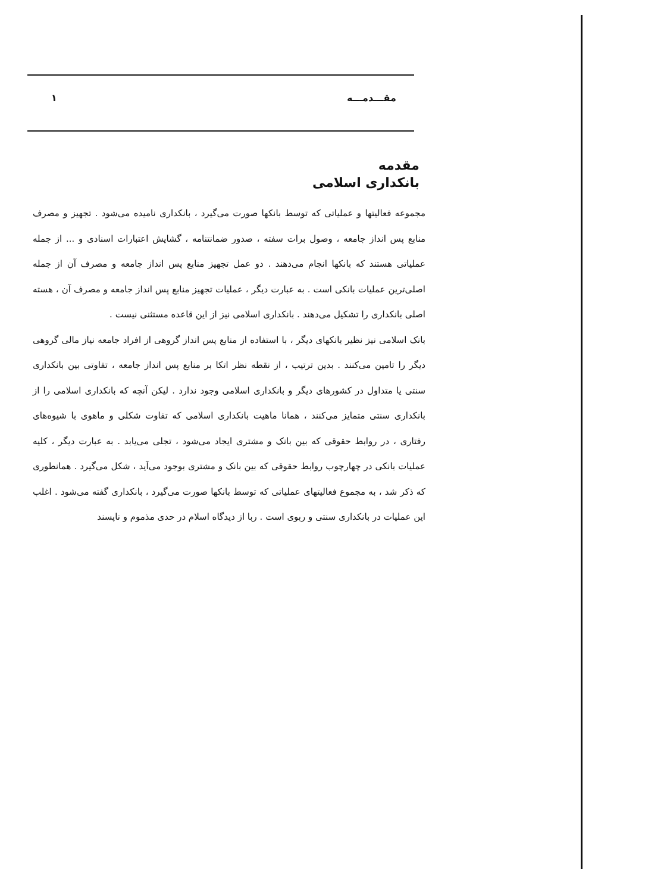مقـــدمـــه ۱
مقدمه
بانکداری اسلامی
مجموعه فعالیتها و عملیاتی که توسط بانکها صورت می‌گیرد ، بانکداری نامیده می‌شود . تجهیز و مصرف منابع پس انداز جامعه ، وصول برات سفته ، صدور ضمانتنامه ، گشایش اعتبارات اسنادی و ... از جمله عملیاتی هستند که بانکها انجام می‌دهند . دو عمل تجهیز منابع پس انداز جامعه و مصرف آن از جمله اصلی‌ترین عملیات بانکی است . به عبارت دیگر ، عملیات تجهیز منابع پس انداز جامعه و مصرف آن ، هسته اصلی بانکداری را تشکیل می‌دهند . بانکداری اسلامی نیز از این قاعده مستثنی نیست .
بانک اسلامی نیز نظیر بانکهای دیگر ، با استفاده از منابع پس انداز گروهی از افراد جامعه نیاز مالی گروهی دیگر را تامین می‌کنند . بدین ترتیب ، از نقطه نظر اتکا بر منابع پس انداز جامعه ، تفاوتی بین بانکداری سنتی یا متداول در کشورهای دیگر و بانکداری اسلامی وجود ندارد . لیکن آنچه که بانکداری اسلامی را از بانکداری سنتی متمایز می‌کنند ، همانا ماهیت بانکداری اسلامی که تفاوت شکلی و ماهوی با شیوه‌های رفتاری ، در روابط حقوقی که بین بانک و مشتری ایجاد می‌شود ، تجلی می‌یابد . به عبارت دیگر ، کلیه عملیات بانکی در چهارچوب روابط حقوقی که بین بانک و مشتری بوجود می‌آید ، شکل می‌گیرد . همانطوری که ذکر شد ، به مجموع فعالیتهای عملیاتی که توسط بانکها صورت می‌گیرد ، بانکداری گفته می‌شود . اغلب این عملیات در بانکداری سنتی و ربوی است . ربا از دیدگاه اسلام در حدی مذموم و ناپسند